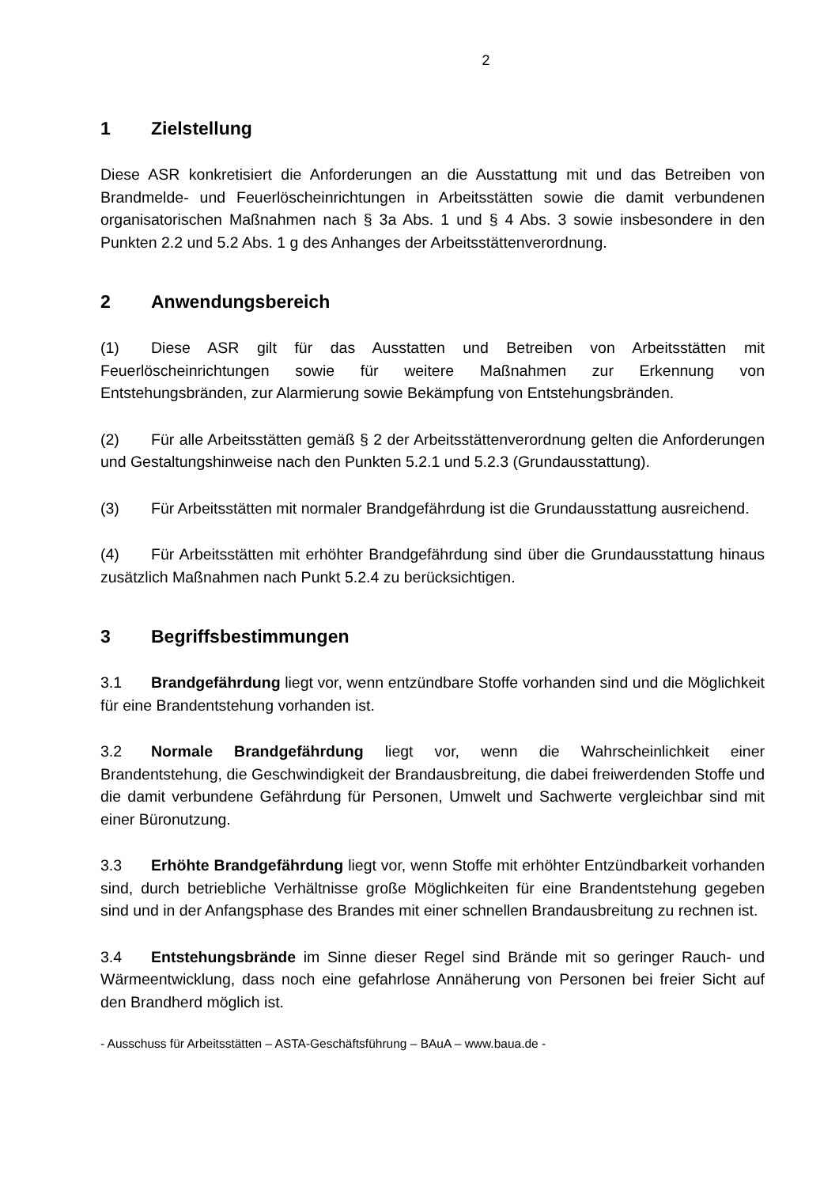2
1 Zielstellung
Diese ASR konkretisiert die Anforderungen an die Ausstattung mit und das Betreiben von Brandmelde- und Feuerlöscheinrichtungen in Arbeitsstätten sowie die damit verbundenen organisatorischen Maßnahmen nach § 3a Abs. 1 und § 4 Abs. 3 sowie insbesondere in den Punkten 2.2 und 5.2 Abs. 1 g des Anhanges der Arbeitsstättenverordnung.
2 Anwendungsbereich
(1) Diese ASR gilt für das Ausstatten und Betreiben von Arbeitsstätten mit Feuerlöscheinrichtungen sowie für weitere Maßnahmen zur Erkennung von Entstehungsbränden, zur Alarmierung sowie Bekämpfung von Entstehungsbränden.
(2) Für alle Arbeitsstätten gemäß § 2 der Arbeitsstättenverordnung gelten die Anforderungen und Gestaltungshinweise nach den Punkten 5.2.1 und 5.2.3 (Grundausstattung).
(3) Für Arbeitsstätten mit normaler Brandgefährdung ist die Grundausstattung ausreichend.
(4) Für Arbeitsstätten mit erhöhter Brandgefährdung sind über die Grundausstattung hinaus zusätzlich Maßnahmen nach Punkt 5.2.4 zu berücksichtigen.
3 Begriffsbestimmungen
3.1 Brandgefährdung liegt vor, wenn entzündbare Stoffe vorhanden sind und die Möglichkeit für eine Brandentstehung vorhanden ist.
3.2 Normale Brandgefährdung liegt vor, wenn die Wahrscheinlichkeit einer Brandentstehung, die Geschwindigkeit der Brandausbreitung, die dabei freiwerdenden Stoffe und die damit verbundene Gefährdung für Personen, Umwelt und Sachwerte vergleichbar sind mit einer Büronutzung.
3.3 Erhöhte Brandgefährdung liegt vor, wenn Stoffe mit erhöhter Entzündbarkeit vorhanden sind, durch betriebliche Verhältnisse große Möglichkeiten für eine Brandentstehung gegeben sind und in der Anfangsphase des Brandes mit einer schnellen Brandausbreitung zu rechnen ist.
3.4 Entstehungsbrände im Sinne dieser Regel sind Brände mit so geringer Rauch- und Wärmeentwicklung, dass noch eine gefahrlose Annäherung von Personen bei freier Sicht auf den Brandherd möglich ist.
- Ausschuss für Arbeitsstätten – ASTA-Geschäftsführung – BAuA – www.baua.de -